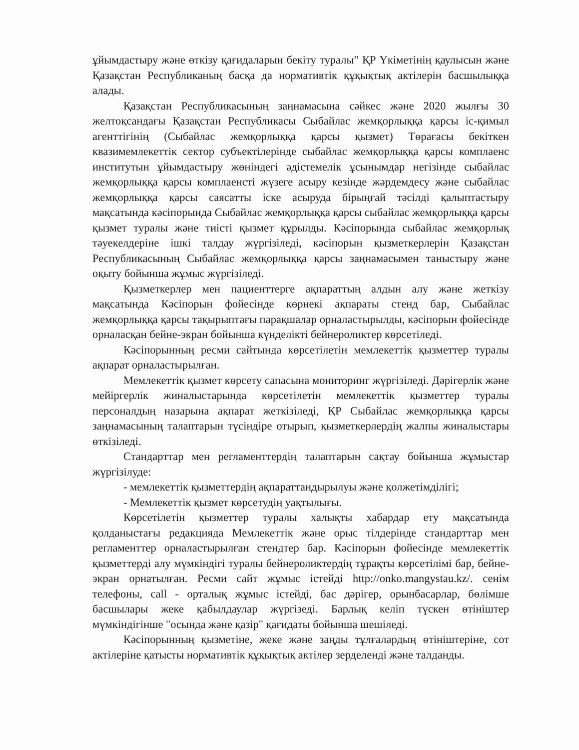ұйымдастыру және өткізу қағидаларын бекіту туралы" ҚР Үкіметінің қаулысын және Қазақстан Республиканың басқа да нормативтік құқықтық актілерін басшылыққа алады.
Қазақстан Республикасының заңнамасына сәйкес және 2020 жылғы 30 желтоқсандағы Қазақстан Республикасы Сыбайлас жемқорлыққа қарсы іс-қимыл агенттігінің (Сыбайлас жемқорлыққа қарсы қызмет) Төрағасы бекіткен квазимемлекеттік сектор субъектілерінде сыбайлас жемқорлыққа қарсы комплаенс институтын ұйымдастыру жөніндегі әдістемелік ұсынымдар негізінде сыбайлас жемқорлыққа қарсы комплаенсті жүзеге асыру кезінде жәрдемдесу және сыбайлас жемқорлыққа қарсы саясатты іске асыруда бірыңғай тәсілді қалыптастыру мақсатында кәсіпорында Сыбайлас жемқорлыққа қарсы сыбайлас жемқорлыққа қарсы қызмет туралы және тиісті қызмет құрылды. Кәсіпорында сыбайлас жемқорлық тәуекелдеріне ішкі талдау жүргізіледі, кәсіпорын қызметкерлерін Қазақстан Республикасының Сыбайлас жемқорлыққа қарсы заңнамасымен таныстыру және оқыту бойынша жұмыс жүргізіледі.
Қызметкерлер мен пациенттерге ақпараттың алдын алу және жеткізу мақсатында Кәсіпорын фойесінде көрнекі ақпараты стенд бар, Сыбайлас жемқорлыққа қарсы тақырыптағы парақшалар орналастырылды, кәсіпорын фойесінде орналасқан бейне-экран бойынша күнделікті бейнероликтер көрсетіледі.
Кәсіпорынның ресми сайтында көрсетілетін мемлекеттік қызметтер туралы ақпарат орналастырылған.
Мемлекеттік қызмет көрсету сапасына мониторинг жүргізіледі. Дәрігерлік және мейіргерлік жиналыстарында көрсетілетін мемлекеттік қызметтер туралы персоналдың назарына ақпарат жеткізіледі, ҚР Сыбайлас жемқорлыққа қарсы заңнамасының талаптарын түсіндіре отырып, қызметкерлердің жалпы жиналыстары өткізіледі.
Стандарттар мен регламенттердің талаптарын сақтау бойынша жұмыстар жүргізілуде:
- мемлекеттік қызметтердің ақпараттандырылуы және қолжетімділігі;
- Мемлекеттік қызмет көрсетудің уақтылығы.
Көрсетілетін қызметтер туралы халықты хабардар ету мақсатында қолданыстағы редакцияда Мемлекеттік және орыс тілдерінде стандарттар мен регламенттер орналастырылған стендтер бар. Кәсіпорын фойесінде мемлекеттік қызметтерді алу мүмкіндігі туралы бейнероликтердің тұрақты көрсетілімі бар, бейне-экран орнатылған. Ресми сайт жұмыс істейді http://onko.mangystau.kz/. сенім телефоны, call - орталық жұмыс істейді, бас дәрігер, орынбасарлар, бөлімше басшылары жеке қабылдаулар жүргізеді. Барлық келіп түскен өтініштер мүмкіндігінше "осында және қазір" қағидаты бойынша шешіледі.
Кәсіпорынның қызметіне, жеке және заңды тұлғалардың өтініштеріне, сот актілеріне қатысты нормативтік құқықтық актілер зерделенді және талданды.